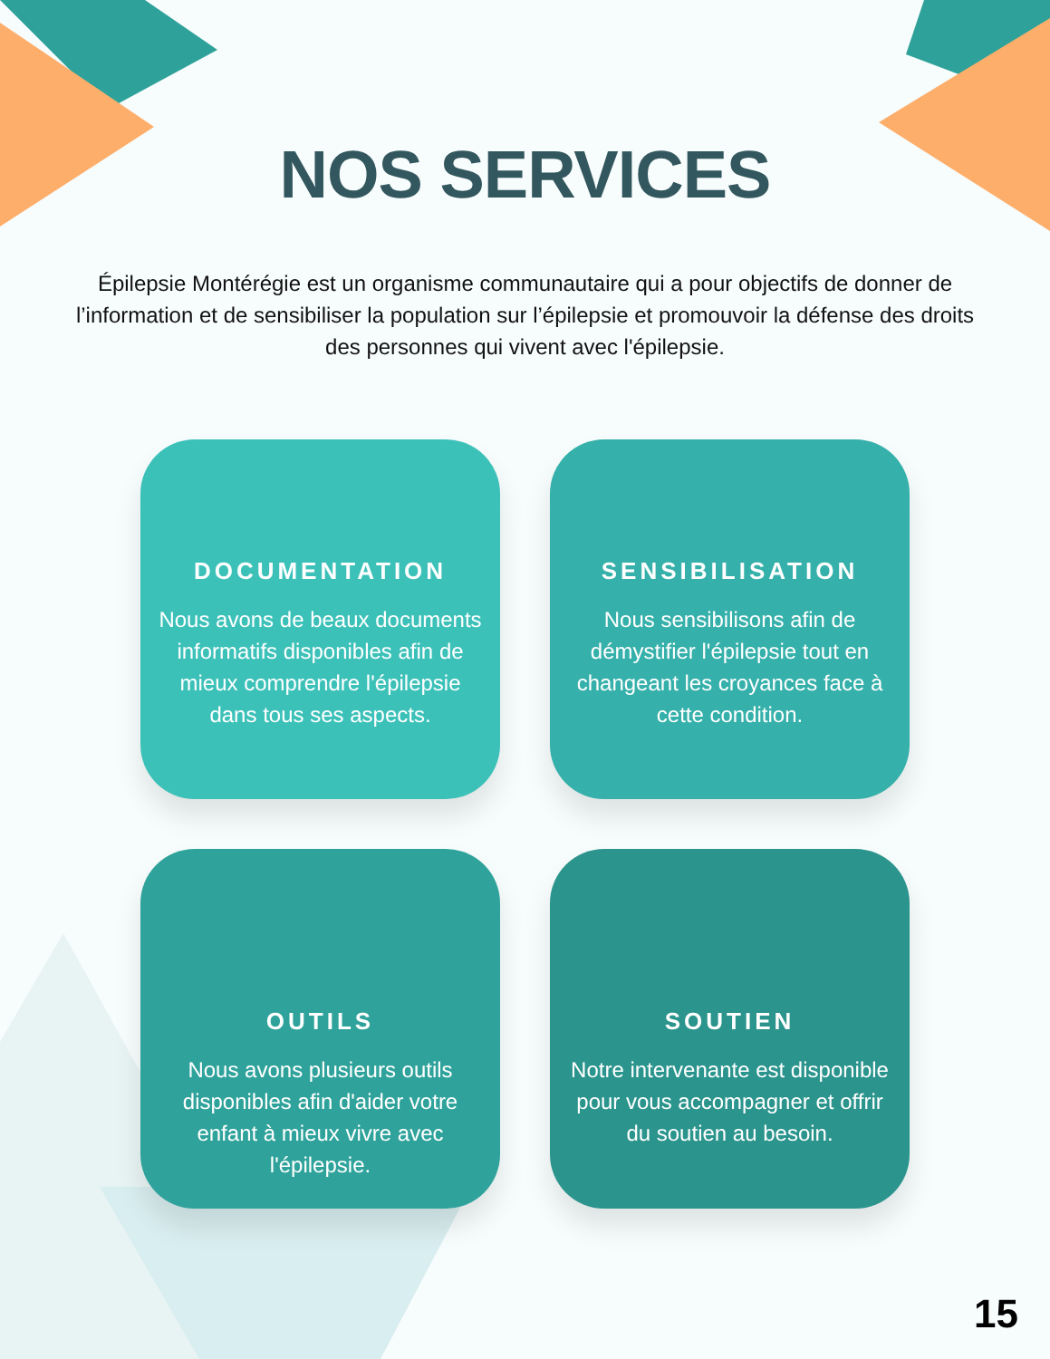NOS SERVICES
Épilepsie Montérégie est un organisme communautaire qui a pour objectifs de donner de l’information et de sensibiliser la population sur l’épilepsie et promouvoir la défense des droits des personnes qui vivent avec l'épilepsie.
DOCUMENTATION
Nous avons de beaux documents informatifs disponibles afin de mieux comprendre l'épilepsie dans tous ses aspects.
SENSIBILISATION
Nous sensibilisons afin de démystifier l'épilepsie tout en changeant les croyances face à cette condition.
OUTILS
Nous avons plusieurs outils disponibles afin d'aider votre enfant à mieux vivre avec l'épilepsie.
SOUTIEN
Notre intervenante est disponible pour vous accompagner et offrir du soutien au besoin.
15